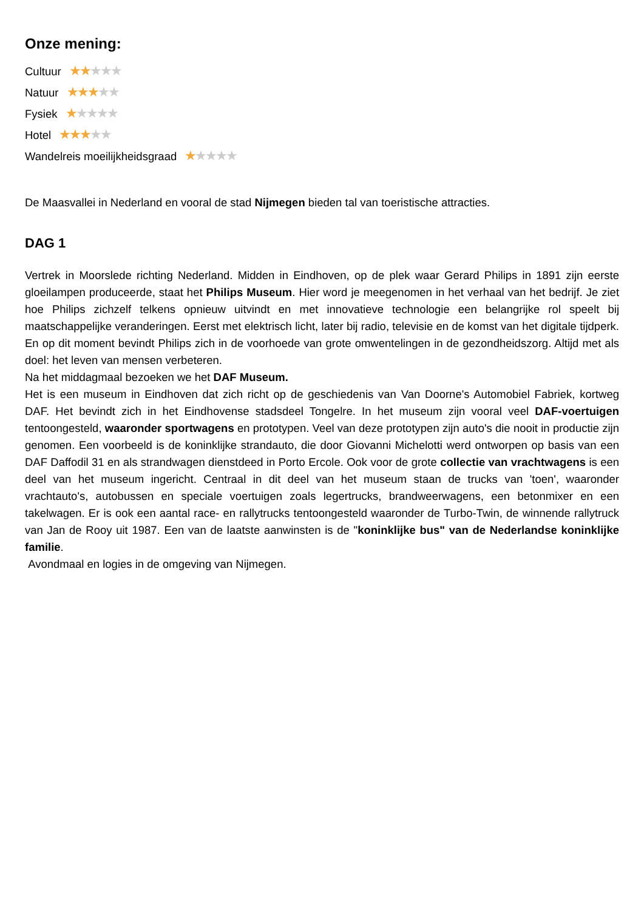Onze mening:
Cultuur ★★★★★
Natuur ★★★★★
Fysiek ★★★★★
Hotel ★★★★★
Wandelreis moeilijkheidsgraad ★★★★★
De Maasvallei in Nederland en vooral de stad Nijmegen bieden tal van toeristische attracties.
DAG 1
Vertrek in Moorslede richting Nederland. Midden in Eindhoven, op de plek waar Gerard Philips in 1891 zijn eerste gloeilampen produceerde, staat het Philips Museum. Hier word je meegenomen in het verhaal van het bedrijf. Je ziet hoe Philips zichzelf telkens opnieuw uitvindt en met innovatieve technologie een belangrijke rol speelt bij maatschappelijke veranderingen. Eerst met elektrisch licht, later bij radio, televisie en de komst van het digitale tijdperk. En op dit moment bevindt Philips zich in de voorhoede van grote omwentelingen in de gezondheidszorg. Altijd met als doel: het leven van mensen verbeteren.
Na het middagmaal bezoeken we het DAF Museum.
Het is een museum in Eindhoven dat zich richt op de geschiedenis van Van Doorne's Automobiel Fabriek, kortweg DAF. Het bevindt zich in het Eindhovense stadsdeel Tongelre. In het museum zijn vooral veel DAF-voertuigen tentoongesteld, waaronder sportwagens en prototypen. Veel van deze prototypen zijn auto's die nooit in productie zijn genomen. Een voorbeeld is de koninklijke strandauto, die door Giovanni Michelotti werd ontworpen op basis van een DAF Daffodil 31 en als strandwagen dienstdeed in Porto Ercole. Ook voor de grote collectie van vrachtwagens is een deel van het museum ingericht. Centraal in dit deel van het museum staan de trucks van 'toen', waaronder vrachtauto's, autobussen en speciale voertuigen zoals legertrucks, brandweerwagens, een betonmixer en een takelwagen. Er is ook een aantal race- en rallytrucks tentoongesteld waaronder de Turbo-Twin, de winnende rallytruck van Jan de Rooy uit 1987. Een van de laatste aanwinsten is de "koninklijke bus" van de Nederlandse koninklijke familie.
Avondmaal en logies in de omgeving van Nijmegen.